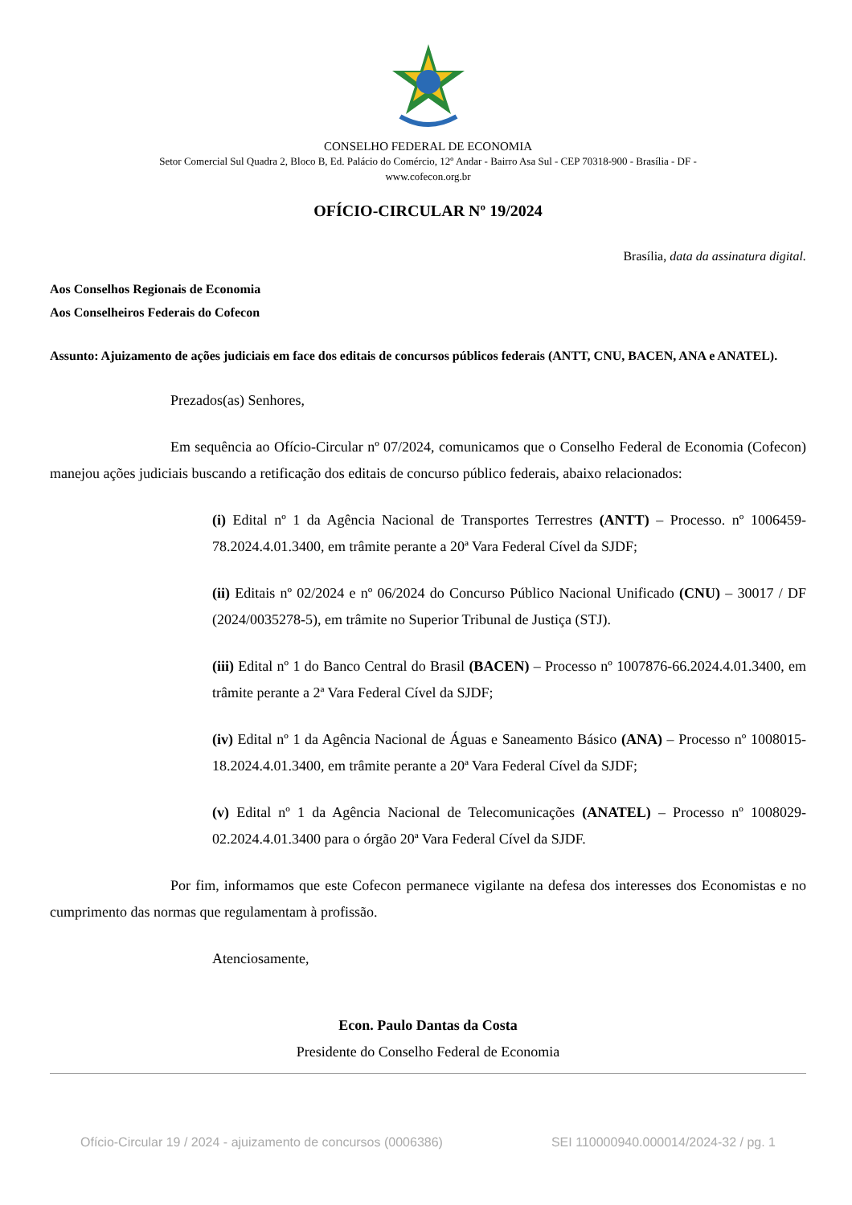CONSELHO FEDERAL DE ECONOMIA
Setor Comercial Sul Quadra 2, Bloco B, Ed. Palácio do Comércio, 12º Andar - Bairro Asa Sul - CEP 70318-900 - Brasília - DF -
www.cofecon.org.br
OFÍCIO-CIRCULAR Nº 19/2024
Brasília, data da assinatura digital.
Aos Conselhos Regionais de Economia
Aos Conselheiros Federais do Cofecon
Assunto: Ajuizamento de ações judiciais em face dos editais de concursos públicos federais (ANTT, CNU, BACEN, ANA e ANATEL).
Prezados(as) Senhores,
Em sequência ao Ofício-Circular nº 07/2024, comunicamos que o Conselho Federal de Economia (Cofecon) manejou ações judiciais buscando a retificação dos editais de concurso público federais, abaixo relacionados:
(i) Edital nº 1 da Agência Nacional de Transportes Terrestres (ANTT) – Processo. nº 1006459-78.2024.4.01.3400, em trâmite perante a 20ª Vara Federal Cível da SJDF;
(ii) Editais nº 02/2024 e nº 06/2024 do Concurso Público Nacional Unificado (CNU) – 30017 / DF (2024/0035278-5), em trâmite no Superior Tribunal de Justiça (STJ).
(iii) Edital nº 1 do Banco Central do Brasil (BACEN) – Processo nº 1007876-66.2024.4.01.3400, em trâmite perante a 2ª Vara Federal Cível da SJDF;
(iv) Edital nº 1 da Agência Nacional de Águas e Saneamento Básico (ANA) – Processo nº 1008015-18.2024.4.01.3400, em trâmite perante a 20ª Vara Federal Cível da SJDF;
(v) Edital nº 1 da Agência Nacional de Telecomunicações (ANATEL) – Processo nº 1008029-02.2024.4.01.3400 para o órgão 20ª Vara Federal Cível da SJDF.
Por fim, informamos que este Cofecon permanece vigilante na defesa dos interesses dos Economistas e no cumprimento das normas que regulamentam à profissão.
Atenciosamente,
Econ. Paulo Dantas da Costa
Presidente do Conselho Federal de Economia
Ofício-Circular 19 / 2024 - ajuizamento de concursos (0006386) SEI 110000940.000014/2024-32 / pg. 1